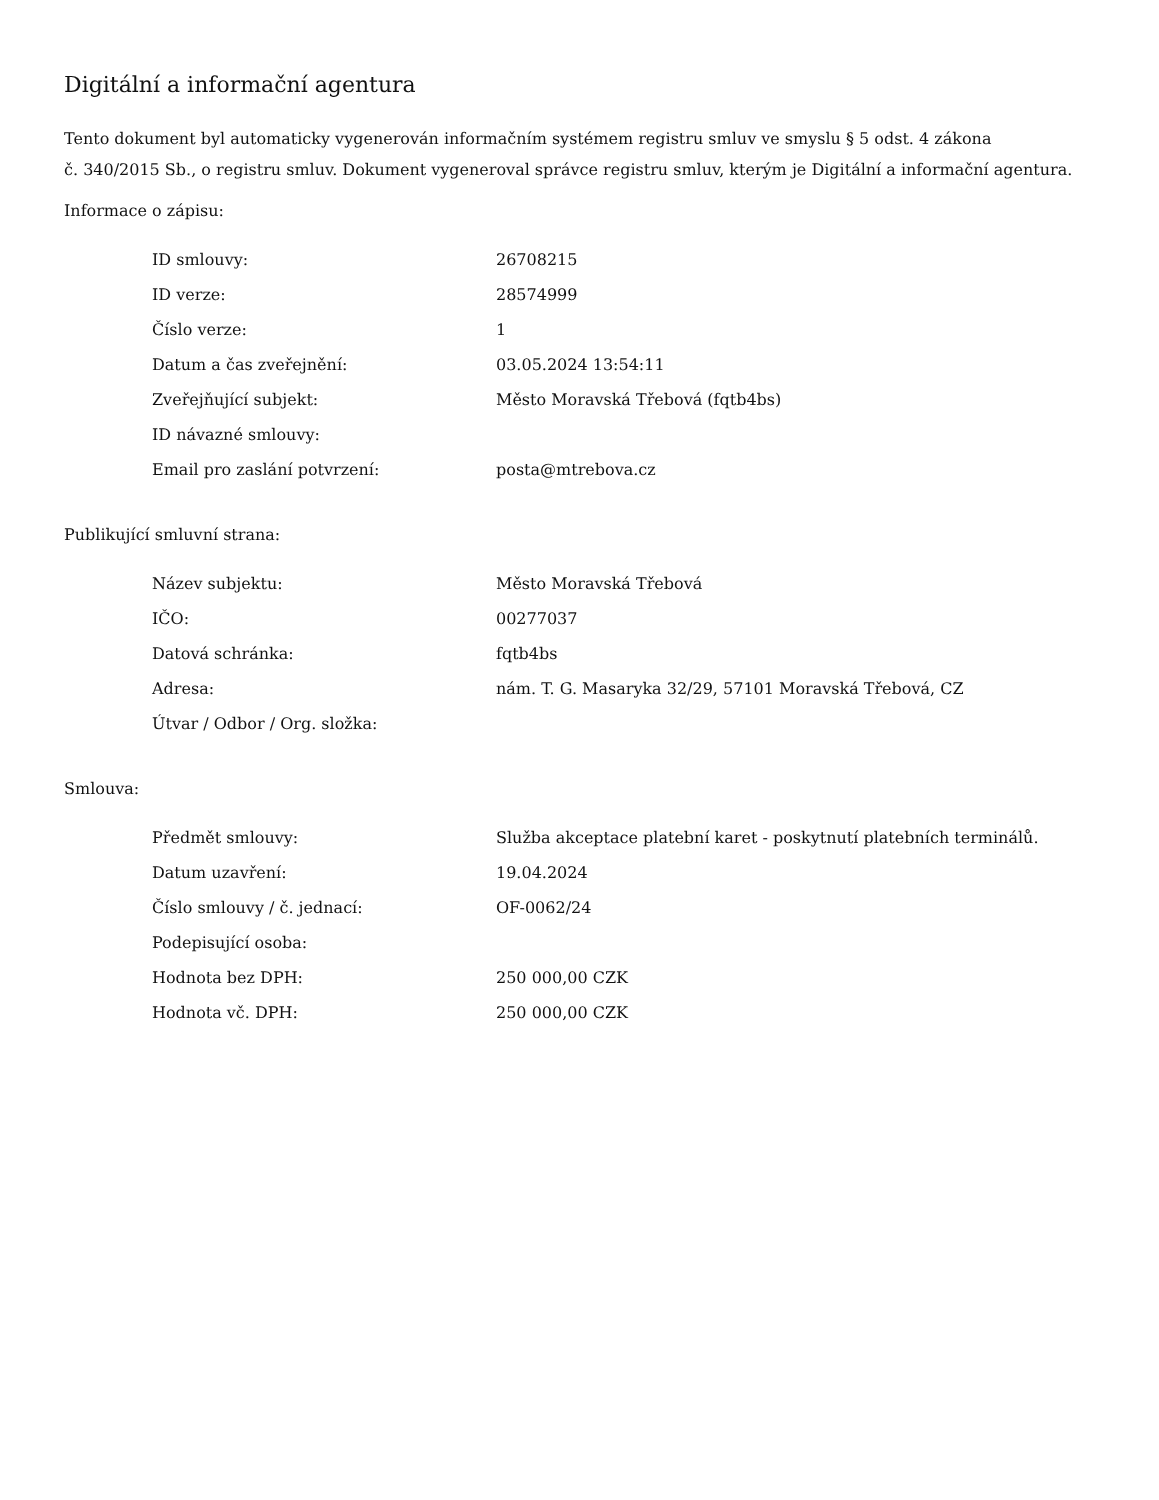Digitální a informační agentura
Tento dokument byl automaticky vygenerován informačním systémem registru smluv ve smyslu § 5 odst. 4 zákona
č. 340/2015 Sb., o registru smluv. Dokument vygeneroval správce registru smluv, kterým je Digitální a informační agentura.
Informace o zápisu:
| ID smlouvy: | 26708215 |
| ID verze: | 28574999 |
| Číslo verze: | 1 |
| Datum a čas zveřejnění: | 03.05.2024 13:54:11 |
| Zveřejňující subjekt: | Město Moravská Třebová (fqtb4bs) |
| ID návazné smlouvy: | |
| Email pro zaslání potvrzení: | posta@mtrebova.cz |
Publikující smluvní strana:
| Název subjektu: | Město Moravská Třebová |
| IČO: | 00277037 |
| Datová schránka: | fqtb4bs |
| Adresa: | nám. T. G. Masaryka 32/29, 57101 Moravská Třebová, CZ |
| Útvar / Odbor / Org. složka: | |
Smlouva:
| Předmět smlouvy: | Služba akceptace platební karet - poskytnutí platebních terminálů. |
| Datum uzavření: | 19.04.2024 |
| Číslo smlouvy / č. jednací: | OF-0062/24 |
| Podepisující osoba: | |
| Hodnota bez DPH: | 250 000,00 CZK |
| Hodnota vč. DPH: | 250 000,00 CZK |